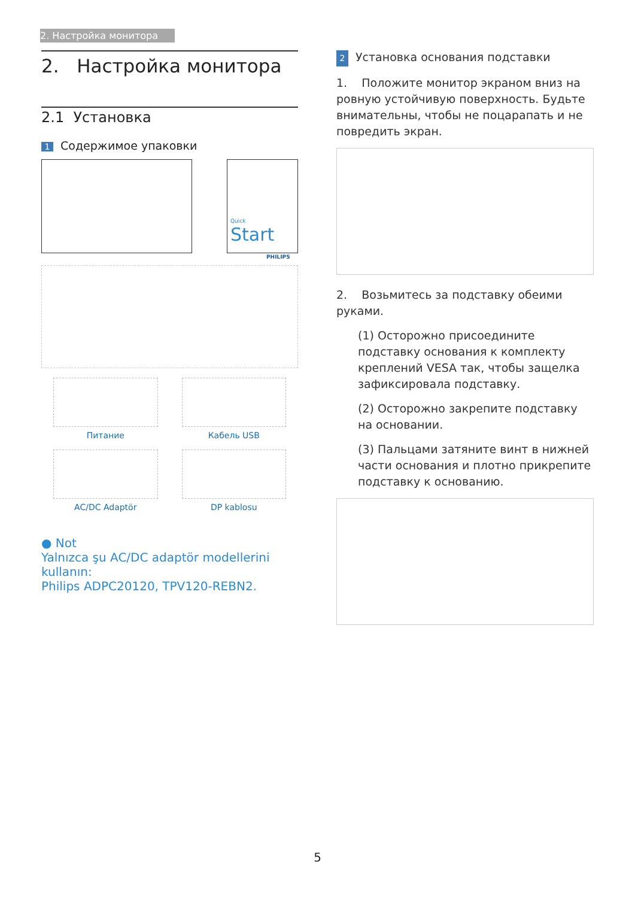2. Настройка монитора
2. Настройка монитора
2.1 Установка
1 Содержимое упаковки
Quick
Start
PHILIPS
Питание
Кабель USB
AC/DC Adaptör
DP kablosu
● Not
Yalnızca şu AC/DC adaptör modellerini kullanın:
Philips ADPC20120, TPV120-REBN2.
2 Установка основания подставки
1. Положите монитор экраном вниз на ровную устойчивую поверхность. Будьте внимательны, чтобы не поцарапать и не повредить экран.
2. Возьмитесь за подставку обеими руками.
(1) Осторожно присоедините подставку основания к комплекту креплений VESA так, чтобы защелка зафиксировала подставку.
(2) Осторожно закрепите подставку на основании.
(3) Пальцами затяните винт в нижней части основания и плотно прикрепите подставку к основанию.
5